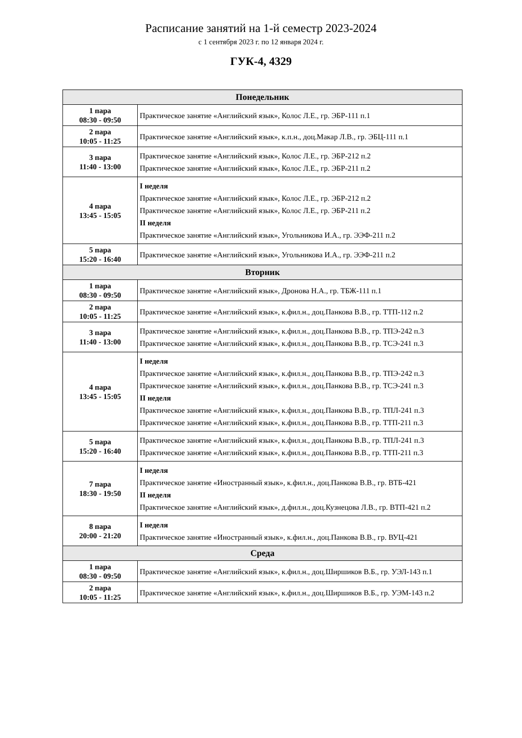Расписание занятий на 1-й семестр 2023-2024
с 1 сентября 2023 г. по 12 января 2024 г.
ГУК-4, 4329
| Понедельник | |
| --- | --- |
| 1 пара 08:30 - 09:50 | Практическое занятие «Английский язык», Колос Л.Е., гр. ЭБР-111 п.1 |
| 2 пара 10:05 - 11:25 | Практическое занятие «Английский язык», к.п.н., доц.Макар Л.В., гр. ЭБЦ-111 п.1 |
| 3 пара 11:40 - 13:00 | Практическое занятие «Английский язык», Колос Л.Е., гр. ЭБР-212 п.2 Практическое занятие «Английский язык», Колос Л.Е., гр. ЭБР-211 п.2 |
| 4 пара 13:45 - 15:05 | I неделя Практическое занятие «Английский язык», Колос Л.Е., гр. ЭБР-212 п.2 Практическое занятие «Английский язык», Колос Л.Е., гр. ЭБР-211 п.2 II неделя Практическое занятие «Английский язык», Угольникова И.А., гр. ЭЭФ-211 п.2 |
| 5 пара 15:20 - 16:40 | Практическое занятие «Английский язык», Угольникова И.А., гр. ЭЭФ-211 п.2 |
| Вторник | |
| 1 пара 08:30 - 09:50 | Практическое занятие «Английский язык», Дронова Н.А., гр. ТБЖ-111 п.1 |
| 2 пара 10:05 - 11:25 | Практическое занятие «Английский язык», к.фил.н., доц.Панкова В.В., гр. ТТП-112 п.2 |
| 3 пара 11:40 - 13:00 | Практическое занятие «Английский язык», к.фил.н., доц.Панкова В.В., гр. ТПЭ-242 п.3 Практическое занятие «Английский язык», к.фил.н., доц.Панкова В.В., гр. ТСЭ-241 п.3 |
| 4 пара 13:45 - 15:05 | I неделя Практическое занятие «Английский язык», к.фил.н., доц.Панкова В.В., гр. ТПЭ-242 п.3 Практическое занятие «Английский язык», к.фил.н., доц.Панкова В.В., гр. ТСЭ-241 п.3 II неделя Практическое занятие «Английский язык», к.фил.н., доц.Панкова В.В., гр. ТПЛ-241 п.3 Практическое занятие «Английский язык», к.фил.н., доц.Панкова В.В., гр. ТТП-211 п.3 |
| 5 пара 15:20 - 16:40 | Практическое занятие «Английский язык», к.фил.н., доц.Панкова В.В., гр. ТПЛ-241 п.3 Практическое занятие «Английский язык», к.фил.н., доц.Панкова В.В., гр. ТТП-211 п.3 |
| 7 пара 18:30 - 19:50 | I неделя Практическое занятие «Иностранный язык», к.фил.н., доц.Панкова В.В., гр. ВТБ-421 II неделя Практическое занятие «Английский язык», д.фил.н., доц.Кузнецова Л.В., гр. ВТП-421 п.2 |
| 8 пара 20:00 - 21:20 | I неделя Практическое занятие «Иностранный язык», к.фил.н., доц.Панкова В.В., гр. ВУЦ-421 |
| Среда | |
| 1 пара 08:30 - 09:50 | Практическое занятие «Английский язык», к.фил.н., доц.Ширшиков В.Б., гр. УЭЛ-143 п.1 |
| 2 пара 10:05 - 11:25 | Практическое занятие «Английский язык», к.фил.н., доц.Ширшиков В.Б., гр. УЭМ-143 п.2 |